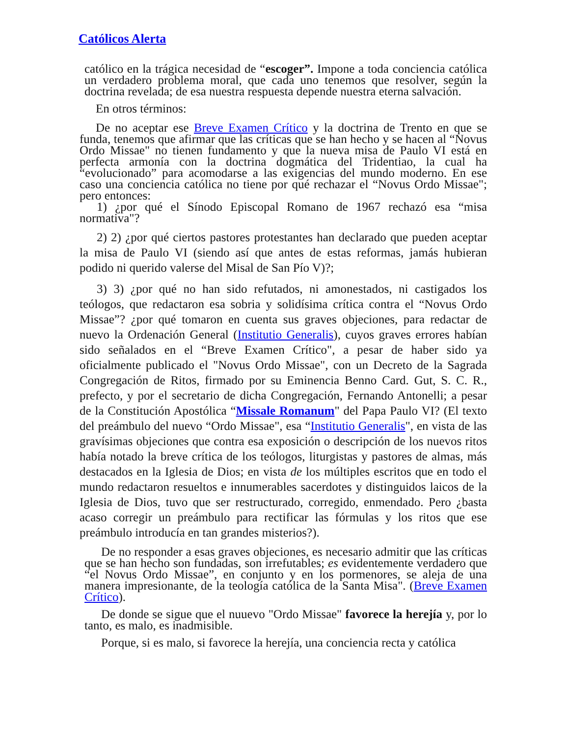Católicos Alerta
católico en la trágica necesidad de “escoger”. Impone a toda conciencia católica un verdadero problema moral, que cada uno tenemos que resolver, según la doctrina revelada; de esa nuestra respuesta depende nuestra eterna salvación.
En otros términos:
De no aceptar ese Breve Examen Crítico y la doctrina de Trento en que se funda, tenemos que afirmar que las críticas que se han hecho y se hacen al “Novus Ordo Missae" no tienen fundamento y que la nueva misa de Paulo VI está en perfecta armonía con la doctrina dogmática del Tridentiao, la cual ha “evolucionado” para acomodarse a las exigencias del mundo moderno. En ese caso una conciencia católica no tiene por qué rechazar el “Novus Ordo Missae"; pero entonces:
1) ¿por qué el Sínodo Episcopal Romano de 1967 rechazó esa “misa normativa"?
2) 2) ¿por qué ciertos pastores protestantes han declarado que pueden aceptar la misa de Paulo VI (siendo así que antes de estas reformas, jamás hubieran podido ni querido valerse del Misal de San Pío V)?;
3) 3) ¿por qué no han sido refutados, ni amonestados, ni castigados los teólogos, que redactaron esa sobria y solidísima crítica contra el “Novus Ordo Missae”? ¿por qué tomaron en cuenta sus graves objeciones, para redactar de nuevo la Ordenación General (Institutio Generalis), cuyos graves errores habían sido señalados en el “Breve Examen Crítico", a pesar de haber sido ya oficialmente publicado el "Novus Ordo Missae", con un Decreto de la Sagrada Congregación de Ritos, firmado por su Eminencia Benno Card. Gut, S. C. R., prefecto, y por el secretario de dicha Congregación, Fernando Antonelli; a pesar de la Constitución Apostólica “Missale Romanum" del Papa Paulo VI? (El texto del preámbulo del nuevo “Ordo Missae", esa “Institutio Generalis", en vista de las gravísimas objeciones que contra esa exposición o descripción de los nuevos ritos había notado la breve crítica de los teólogos, liturgistas y pastores de almas, más destacados en la Iglesia de Dios; en vista de los múltiples escritos que en todo el mundo redactaron resueltos e innumerables sacerdotes y distinguidos laicos de la Iglesia de Dios, tuvo que ser restructurado, corregido, enmendado. Pero ¿basta acaso corregir un preámbulo para rectificar las fórmulas y los ritos que ese preámbulo introducía en tan grandes misterios?).
De no responder a esas graves objeciones, es necesario admitir que las críticas que se han hecho son fundadas, son irrefutables; es evidentemente verdadero que “el Novus Ordo Missae”, en conjunto y en los pormenores, se aleja de una manera impresionante, de la teología católica de la Santa Misa". (Breve Examen Crítico).
De donde se sigue que el nuuevo "Ordo Missae" favorece la herejía y, por lo tanto, es malo, es inadmisible.
Porque, si es malo, si favorece la herejía, una conciencia recta y católica